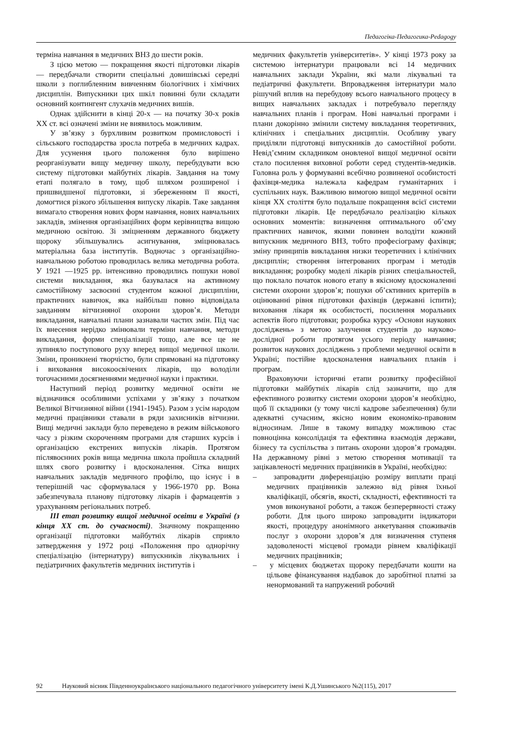Педагогіка-Педагогика-Pedagogy
терміна навчання в медичних ВНЗ до шести років.
З цією метою — покращення якості підготовки лікарів — передбачали створити спеціальні довишівські середні школи з поглибленним вивченням біологічних і хімічних дисциплін. Випускники цих шкіл повинні були складати основний контингент слухачів медичних вишів.
Однак здійснити в кінці 20-х — на початку 30-х років ХХ ст. всі означені зміни не виявилось можливим.
У зв’язку з бурхливим розвитком промисловості і сільського господарства зросла потреба в медичних кадрах. Для усунення цього положення було вирішено реорганізувати вищу медичну школу, перебудувати всю систему підготовки майбутніх лікарів. Завдання на тому етапі полягало в тому, щоб шляхом розширеної і пришвидшеної підготовки, зі збереженням її якості, домогтися різкого збільшення випуску лікарів. Таке завдання вимагало створення нових форм навчання, нових навчальних закладів, змінення організаційних форм керівництва вищою медичною освітою. Зі зміцненням державного бюджету щороку збільшувались асигнування, зміцнювалась матеріальна база інститутів. Водночас з організаційно-навчальною роботою проводилась велика методична робота. У 1921 —1925 рр. інтенсивно проводились пошуки нової системи викладання, яка базувалася на активному самостійному засвоєнні студентом кожної дисципліни, практичних навичок, яка найбільш повно відповідала завданням вітчизняної охорони здоров’я. Методи викладання, навчальні плани зазнавали частих змін. Під час їх внесення нерідко змінювали терміни навчання, методи викладання, форми спеціалізації тощо, але все це не зупиняло поступового руху вперед вищої медичної школи. Зміни, проникнені творчістю, були спрямовані на підготовку і виховання високоосвічених лікарів, що володіли тогочасними досягненнями медичної науки і практики.
Наступний період розвитку медичної освіти не відзначився особливими успіхами у зв’язку з початком Великої Вітчизняної війни (1941-1945). Разом з усім народом медичні працівники ставали в ряди захисників вітчизни. Вищі медичні заклади було переведено в режим військового часу з різким скороченням програми для старших курсів і організацією екстрених випусків лікарів. Протягом післявоєнних років вища медична школа пройшла складний шлях свого розвитку і вдосконалення. Сітка вищих навчальних закладів медичного профілю, що існує і в теперішній час сформувалася у 1966-1970 рр. Вона забезпечувала планову підготовку лікарів і фармацевтів з урахуванням регіональних потреб.
ІІІ етап розвитку вищої медичної освіти в Україні (з кінця ХХ ст. до сучасності). Значному покращенню організації підготовки майбутніх лікарів сприяло затвердження у 1972 році «Положення про однорічну спеціалізацію (інтернатуру) випускників лікувальних і педіатричних факультетів медичних інститутів і
медичних факультетів університетів». У кінці 1973 року за системою інтернатури працювали всі 14 медичних навчальних заклади України, які мали лікувальні та педіатричні факультети. Впровадження інтернатури мало рішучий вплив на перебудову всього навчального процесу в вищих навчальних закладах і потребувало перегляду навчальних планів і програм. Нові навчальні програми і плани докорінно змінили систему викладання теоретичних, клінічних і спеціальних дисциплін. Особливу увагу приділяли підготовці випускників до самостійної роботи. Невід’ємним складником оновленої вищої медичної освіти стало посилення виховної роботи серед студентів-медиків. Головна роль у формуванні всебічно розвиненої особистості фахівця-медика належала кафедрам гуманітарних і суспільних наук. Важливою вимогою вищої медичної освіти кінця ХХ століття було подальше покращення всієї системи підготовки лікарів. Це передбачало реалізацію кількох основних моментів: визначення оптимального об’єму практичних навичок, якими повинен володіти кожний випускник медичного ВНЗ, тобто професіограму фахівця; зміну принципів викладання низки теоретичних і клінічних дисциплін; створення інтегрованих програм і методів викладання; розробку моделі лікарів різних спеціальностей, що поклало початок нового етапу в якісному вдосконаленні системи охорони здоров’я; пошуки об’єктивних критеріїв в оцінюванні рівня підготовки фахівців (державні іспити); виховання лікаря як особистості, посилення моральних аспектів його підготовки; розробка курсу «Основи наукових досліджень» з метою залучення студентів до науково-дослідної роботи протягом усього періоду навчання; розвиток наукових досліджень з проблеми медичної освіти в Україні; постійне вдосконалення навчальних планів і програм.
Враховуючи історичні етапи розвитку професійної підготовки майбутніх лікарів слід зазначити, що для ефективного розвитку системи охорони здоров’я необхідно, щоб її складники (у тому числі кадрове забезпечення) були адекватні сучасним, якісно новим економіко-правовим відносинам. Лише в такому випадку можливою стає повноцінна консолідація та ефективна взаємодія держави, бізнесу та суспільства з питань охорони здоров’я громадян. На державному рівні з метою створення мотивації та зацікавленості медичних працівників в Україні, необхідно:
– запровадити диференціацію розміру виплати праці медичних працівників залежно від рівня їхньої кваліфікації, обсягів, якості, складності, ефективності та умов виконуваної роботи, а також безперервності стажу роботи. Для цього широко запровадити індикатори якості, процедуру анонімного анкетування споживачів послуг з охорони здоров’я для визначення ступеня задоволеності місцевої громади рівнем кваліфікації медичних працівників;
– у місцевих бюджетах щороку передбачати кошти на цільове фінансування надбавок до заробітної платні за ненормований та напружений робочий
92 Науковий вісник Південноукраїнського національного педагогічного університету імені К.Д.Ушинського №2(115), 2017